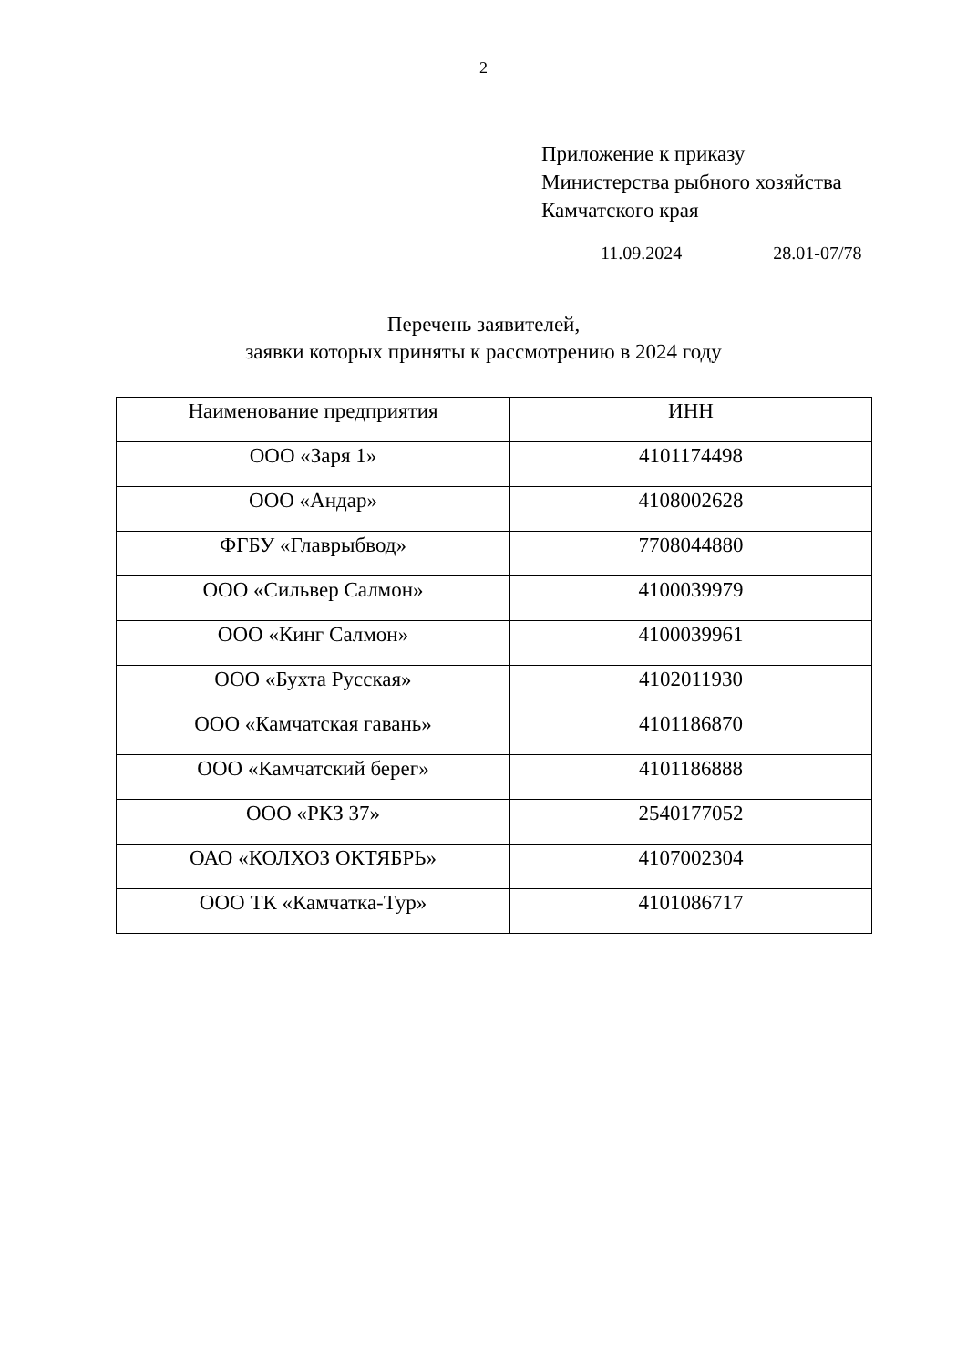2
Приложение к приказу
Министерства рыбного хозяйства
Камчатского края
11.09.2024 28.01-07/78
Перечень заявителей,
заявки которых приняты к рассмотрению в 2024 году
| Наименование предприятия | ИНН |
| --- | --- |
| ООО «Заря 1» | 4101174498 |
| ООО «Андар» | 4108002628 |
| ФГБУ «Главрыбвод» | 7708044880 |
| ООО «Сильвер Салмон» | 4100039979 |
| ООО «Кинг Салмон» | 4100039961 |
| ООО «Бухта Русская» | 4102011930 |
| ООО «Камчатская гавань» | 4101186870 |
| ООО «Камчатский берег» | 4101186888 |
| ООО «РКЗ 37» | 2540177052 |
| ОАО «КОЛХОЗ ОКТЯБРЬ» | 4107002304 |
| ООО ТК «Камчатка-Тур» | 4101086717 |